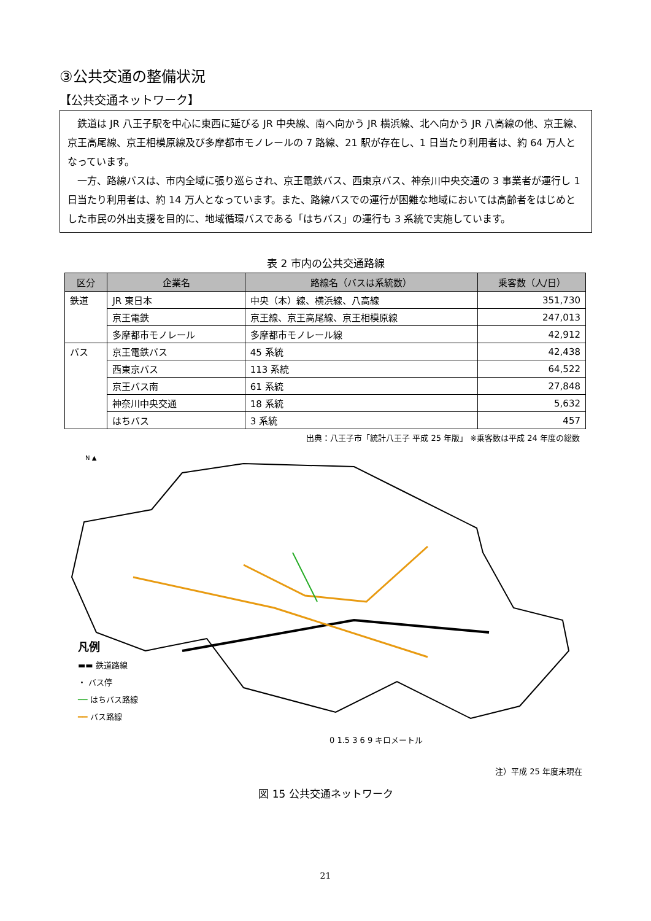③公共交通の整備状況
【公共交通ネットワーク】
　鉄道は JR 八王子駅を中心に東西に延びる JR 中央線、南へ向かう JR 横浜線、北へ向かう JR 八高線の他、京王線、京王高尾線、京王相模原線及び多摩都市モノレールの 7 路線、21 駅が存在し、1 日当たり利用者は、約 64 万人となっています。
　一方、路線バスは、市内全域に張り巡らされ、京王電鉄バス、西東京バス、神奈川中央交通の 3 事業者が運行し 1 日当たり利用者は、約 14 万人となっています。また、路線バスでの運行が困難な地域においては高齢者をはじめとした市民の外出支援を目的に、地域循環バスである「はちバス」の運行も 3 系統で実施しています。
表 2 市内の公共交通路線
| 区分 | 企業名 | 路線名（バスは系統数） | 乗客数（人/日） |
| --- | --- | --- | --- |
| 鉄道 | JR 東日本 | 中央（本）線、横浜線、八高線 | 351,730 |
| | 京王電鉄 | 京王線、京王高尾線、京王相模原線 | 247,013 |
| | 多摩都市モノレール | 多摩都市モノレール線 | 42,912 |
| バス | 京王電鉄バス | 45 系統 | 42,438 |
| | 西東京バス | 113 系統 | 64,522 |
| | 京王バス南 | 61 系統 | 27,848 |
| | 神奈川中央交通 | 18 系統 | 5,632 |
| | はちバス | 3 系統 | 457 |
出典：八王子市「統計八王子 平成 25 年版」 ※乗客数は平成 24 年度の総数
N ▲
凡例
▬▬ 鉄道路線
・ バス停
── はちバス路線
━━ バス路線
0 1.5 3 6 9 キロメートル
注）平成 25 年度末現在
図 15 公共交通ネットワーク
21